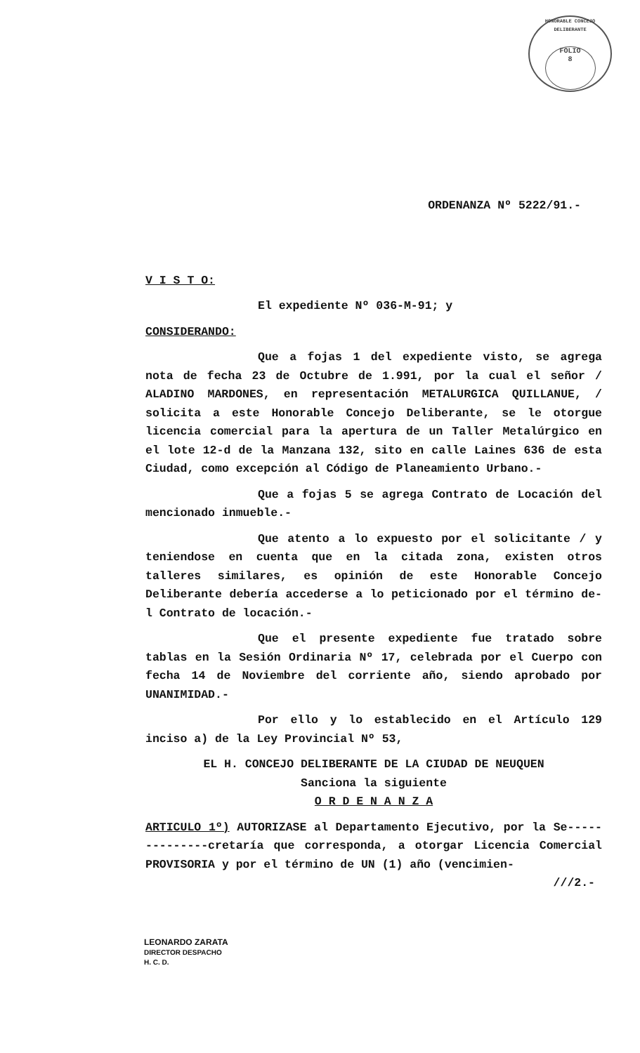HONORABLE CONCEJO DELIBERANTE
FOLIO
8
ORDENANZA Nº 5222/91.-
V I S T O:
El expediente Nº 036-M-91; y
CONSIDERANDO:
Que a fojas 1 del expediente visto, se agrega nota de fecha 23 de Octubre de 1.991, por la cual el señor / ALADINO MARDONES, en representación METALURGICA QUILLANUE, / solicita a este Honorable Concejo Deliberante, se le otorgue licencia comercial para la apertura de un Taller Metalúrgico en el lote 12-d de la Manzana 132, sito en calle Laines 636 de esta Ciudad, como excepción al Código de Planeamiento Urbano.-
Que a fojas 5 se agrega Contrato de Locación del mencionado inmueble.-
Que atento a lo expuesto por el solicitante / y teniendose en cuenta que en la citada zona, existen otros talleres similares, es opinión de este Honorable Concejo Deliberante debería accederse a lo peticionado por el término de-l Contrato de locación.-
Que el presente expediente fue tratado sobre tablas en la Sesión Ordinaria Nº 17, celebrada por el Cuerpo con fecha 14 de Noviembre del corriente año, siendo aprobado por UNANIMIDAD.-
Por ello y lo establecido en el Artículo 129 inciso a) de la Ley Provincial Nº 53,
EL H. CONCEJO DELIBERANTE DE LA CIUDAD DE NEUQUEN
Sanciona la siguiente
O R D E N A N Z A
ARTICULO 1º) AUTORIZASE al Departamento Ejecutivo, por la Se--------------cretaría que corresponda, a otorgar Licencia Comercial PROVISORIA y por el término de UN (1) año (vencimien-
///2.-
LEONARDO ZARATA
DIRECTOR DESPACHO
H. C. D.